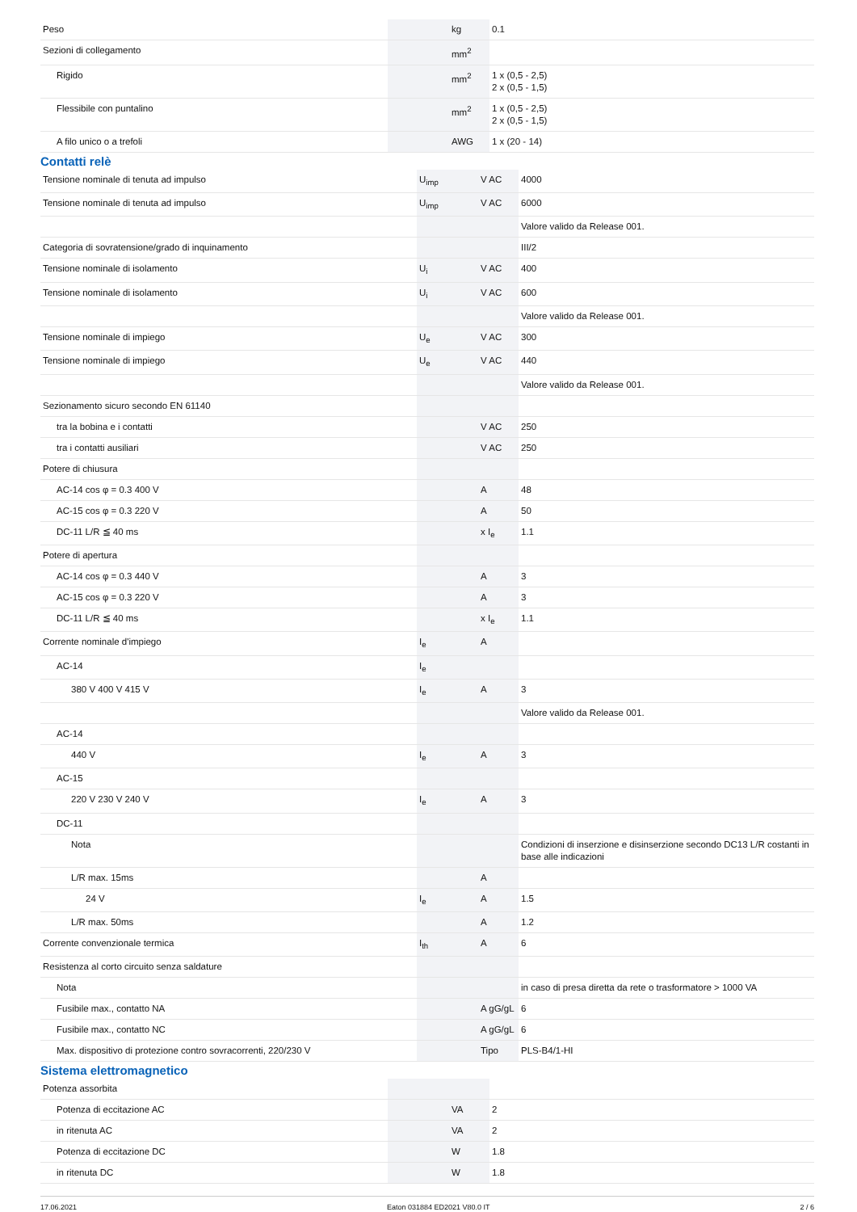| Peso | | kg | 0.1 |
| Sezioni di collegamento | | mm<sup>2</sup> | |
| Rigido | | mm<sup>2</sup> | 1 x (0,5 - 2,5) 2 x (0,5 - 1,5) |
| Flessibile con puntalino | | mm<sup>2</sup> | 1 x (0,5 - 2,5) 2 x (0,5 - 1,5) |
| A filo unico o a trefoli | | AWG | 1 x (20 - 14) |
Contatti relè
| Tensione nominale di tenuta ad impulso | U<sub>imp</sub> | V AC | 4000 |
| Tensione nominale di tenuta ad impulso | U<sub>imp</sub> | V AC | 6000 |
| | | | Valore valido da Release 001. |
| Categoria di sovratensione/grado di inquinamento | | | III/2 |
| Tensione nominale di isolamento | U<sub>i</sub> | V AC | 400 |
| Tensione nominale di isolamento | U<sub>i</sub> | V AC | 600 |
| | | | Valore valido da Release 001. |
| Tensione nominale di impiego | U<sub>e</sub> | V AC | 300 |
| Tensione nominale di impiego | U<sub>e</sub> | V AC | 440 |
| | | | Valore valido da Release 001. |
| Sezionamento sicuro secondo EN 61140 | | | |
| tra la bobina e i contatti | | V AC | 250 |
| tra i contatti ausiliari | | V AC | 250 |
| Potere di chiusura | | | |
| AC-14 cos φ = 0.3 400 V | | A | 48 |
| AC-15 cos φ = 0.3 220 V | | A | 50 |
| DC-11 L/R ≦ 40 ms | | x I<sub>e</sub> | 1.1 |
| Potere di apertura | | | |
| AC-14 cos φ = 0.3 440 V | | A | 3 |
| AC-15 cos φ = 0.3 220 V | | A | 3 |
| DC-11 L/R ≦ 40 ms | | x I<sub>e</sub> | 1.1 |
| Corrente nominale d'impiego | I<sub>e</sub> | A | |
| AC-14 | I<sub>e</sub> | | |
| 380 V 400 V 415 V | I<sub>e</sub> | A | 3 |
| | | | Valore valido da Release 001. |
| AC-14 | | | |
| 440 V | I<sub>e</sub> | A | 3 |
| AC-15 | | | |
| 220 V 230 V 240 V | I<sub>e</sub> | A | 3 |
| DC-11 | | | |
| Nota | | | Condizioni di inserzione e disinserzione secondo DC13 L/R costanti in base alle indicazioni |
| L/R max. 15ms | | A | |
| 24 V | I<sub>e</sub> | A | 1.5 |
| L/R max. 50ms | | A | 1.2 |
| Corrente convenzionale termica | I<sub>th</sub> | A | 6 |
| Resistenza al corto circuito senza saldature | | | |
| Nota | | | in caso di presa diretta da rete o trasformatore > 1000 VA |
| Fusibile max., contatto NA | | A gG/gL | 6 |
| Fusibile max., contatto NC | | A gG/gL | 6 |
| Max. dispositivo di protezione contro sovracorrenti, 220/230 V | | Tipo | PLS-B4/1-HI |
Sistema elettromagnetico
| Potenza assorbita | | | |
| Potenza di eccitazione AC | | VA | 2 |
| in ritenuta AC | | VA | 2 |
| Potenza di eccitazione DC | | W | 1.8 |
| in ritenuta DC | | W | 1.8 |
17.06.2021 Eaton 031884 ED2021 V80.0 IT 2 / 6